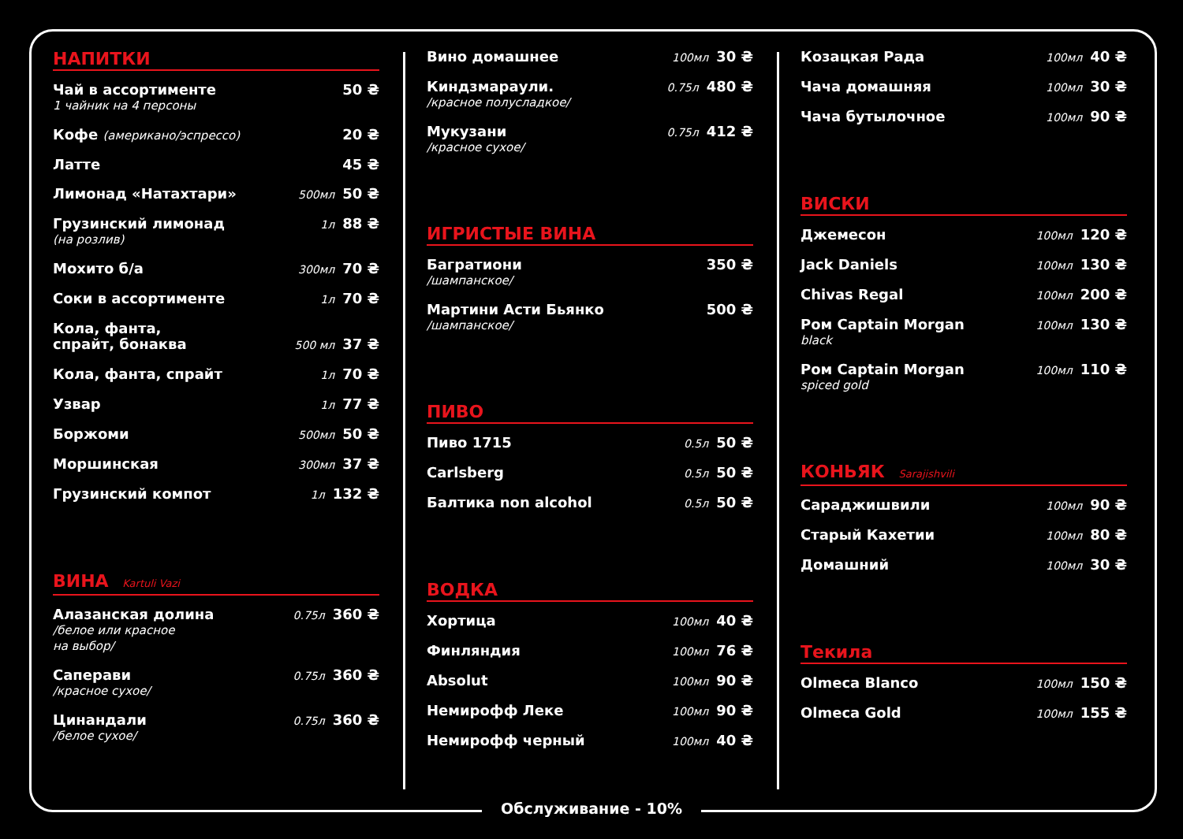НАПИТКИ
Чай в ассортименте
1 чайник на 4 персоны
50 ₴
Кофе (американо/эспрессо)
20 ₴
Латте 45 ₴
Лимонад «Натахтари»
500мл 50 ₴
Грузинский лимонад
(на розлив)
1л 88 ₴
Мохито б/а
300мл 70 ₴
Соки в ассортименте
1л 70 ₴
Кола, фанта,
спрайт, бонаква
500 мл 37 ₴
Кола, фанта, спрайт
1л 70 ₴
Узвар
1л 77 ₴
Боржоми
500мл 50 ₴
Моршинская
300мл 37 ₴
Грузинский компот
1л 132 ₴
ВИНА Kartuli Vazi
Алазанская долина
/белое или красное
на выбор/
0.75л 360 ₴
Саперави
/красное сухое/
0.75л 360 ₴
Цинандали
/белое сухое/
0.75л 360 ₴
Вино домашнее
100мл 30 ₴
Киндзмараули.
/красное полусладкое/
0.75л 480 ₴
Мукузани
/красное сухое/
0.75л 412 ₴
ИГРИСТЫЕ ВИНА
Багратиони
/шампанское/
350 ₴
Мартини Асти Бьянко
/шампанское/
500 ₴
ПИВО
Пиво 1715
0.5л 50 ₴
Carlsberg
0.5л 50 ₴
Балтика non alcohol
0.5л 50 ₴
ВОДКА
Хортица
100мл 40 ₴
Финляндия
100мл 76 ₴
Absolut
100мл 90 ₴
Немирофф Леке
100мл 90 ₴
Немирофф черный
100мл 40 ₴
Козацкая Рада
100мл 40 ₴
Чача домашняя
100мл 30 ₴
Чача бутылочное
100мл 90 ₴
ВИСКИ
Джемесон
100мл 120 ₴
Jack Daniels
100мл 130 ₴
Chivas Regal
100мл 200 ₴
Ром Captain Morgan
black
100мл 130 ₴
Ром Captain Morgan
spiced gold
100мл 110 ₴
КОНЬЯК Sarajishvili
Сараджишвили
100мл 90 ₴
Старый Кахетии
100мл 80 ₴
Домашний
100мл 30 ₴
Текила
Olmeca Blanco
100мл 150 ₴
Olmeca Gold
100мл 155 ₴
Обслуживание - 10%